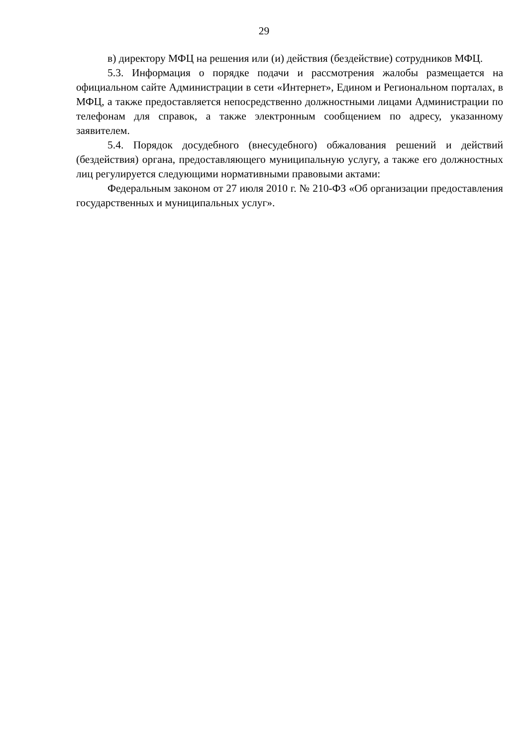29
в) директору МФЦ на решения или (и) действия (бездействие) сотрудников МФЦ.
5.3. Информация о порядке подачи и рассмотрения жалобы размещается на официальном сайте Администрации в сети «Интернет», Едином и Региональном порталах, в МФЦ, а также предоставляется непосредственно должностными лицами Администрации по телефонам для справок, а также электронным сообщением по адресу, указанному заявителем.
5.4. Порядок досудебного (внесудебного) обжалования решений и действий (бездействия) органа, предоставляющего муниципальную услугу, а также его должностных лиц регулируется следующими нормативными правовыми актами:
Федеральным законом от 27 июля 2010 г. № 210-ФЗ «Об организации предоставления государственных и муниципальных услуг».